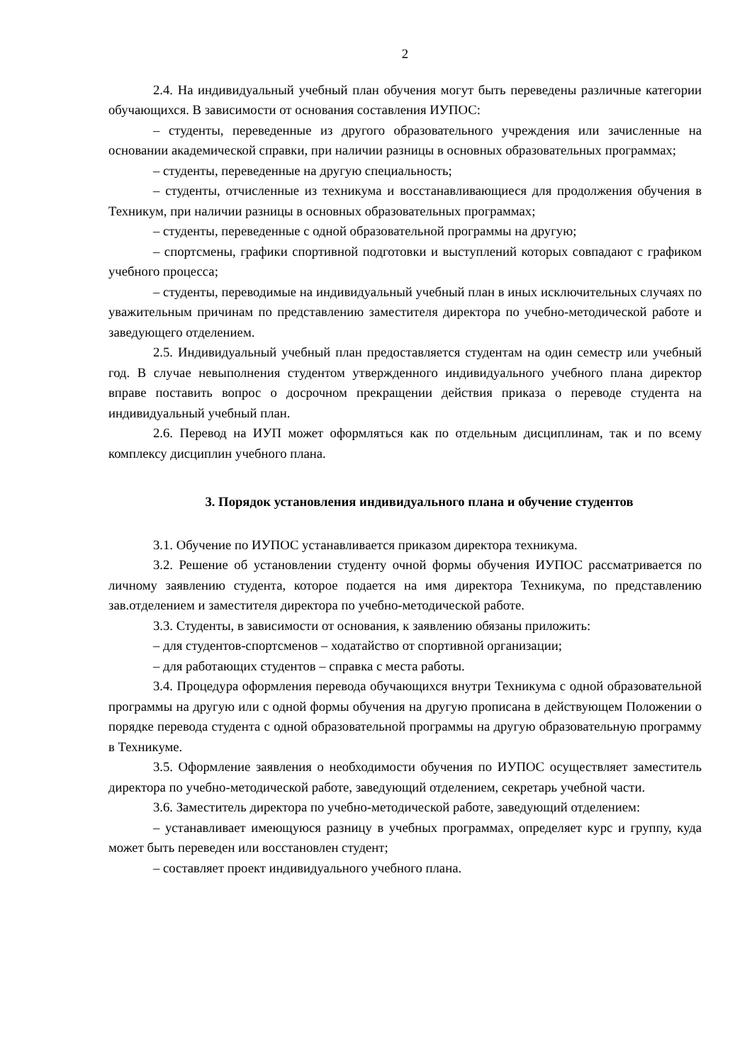2
2.4. На индивидуальный учебный план обучения могут быть переведены различные категории обучающихся. В зависимости от основания составления ИУПОС:
– студенты, переведенные из другого образовательного учреждения или зачисленные на основании академической справки, при наличии разницы в основных образовательных программах;
– студенты, переведенные на другую специальность;
– студенты, отчисленные из техникума и восстанавливающиеся для продолжения обучения в Техникум, при наличии разницы в основных образовательных программах;
– студенты, переведенные с одной образовательной программы на другую;
– спортсмены, графики спортивной подготовки и выступлений которых совпадают с графиком учебного процесса;
– студенты, переводимые на индивидуальный учебный план в иных исключительных случаях по уважительным причинам по представлению заместителя директора по учебно-методической работе и заведующего отделением.
2.5. Индивидуальный учебный план предоставляется студентам на один семестр или учебный год. В случае невыполнения студентом утвержденного индивидуального учебного плана директор вправе поставить вопрос о досрочном прекращении действия приказа о переводе студента на индивидуальный учебный план.
2.6. Перевод на ИУП может оформляться как по отдельным дисциплинам, так и по всему комплексу дисциплин учебного плана.
3. Порядок установления индивидуального плана и обучение студентов
3.1. Обучение по ИУПОС устанавливается приказом директора техникума.
3.2. Решение об установлении студенту очной формы обучения ИУПОС рассматривается по личному заявлению студента, которое подается на имя директора Техникума, по представлению зав.отделением и заместителя директора по учебно-методической работе.
3.3. Студенты, в зависимости от основания, к заявлению обязаны приложить:
– для студентов-спортсменов – ходатайство от спортивной организации;
– для работающих студентов – справка с места работы.
3.4. Процедура оформления перевода обучающихся внутри Техникума с одной образовательной программы на другую или с одной формы обучения на другую прописана в действующем Положении о порядке перевода студента с одной образовательной программы на другую образовательную программу в Техникуме.
3.5. Оформление заявления о необходимости обучения по ИУПОС осуществляет заместитель директора по учебно-методической работе, заведующий отделением, секретарь учебной части.
3.6. Заместитель директора по учебно-методической работе, заведующий отделением:
– устанавливает имеющуюся разницу в учебных программах, определяет курс и группу, куда может быть переведен или восстановлен студент;
– составляет проект индивидуального учебного плана.